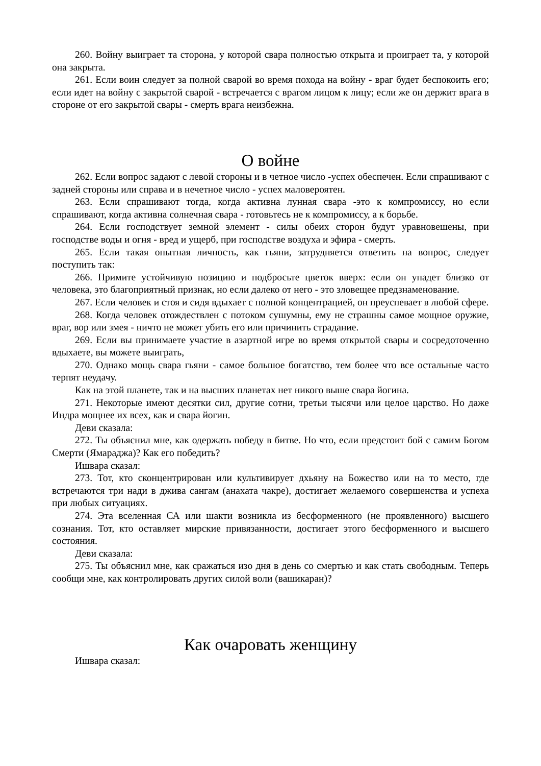260. Войну выиграет та сторона, у которой свара полностью открыта и проиграет та, у которой она закрыта.
261. Если воин следует за полной сварой во время похода на войну - враг будет беспокоить его; если идет на войну с закрытой сварой - встречается с врагом лицом к лицу; если же он держит врага в стороне от его закрытой свары - смерть врага неизбежна.
О войне
262. Если вопрос задают с левой стороны и в четное число -успех обеспечен. Если спрашивают с задней стороны или справа и в нечетное число - успех маловероятен.
263. Если спрашивают тогда, когда активна лунная свара -это к компромиссу, но если спрашивают, когда активна солнечная свара - готовьтесь не к компромиссу, а к борьбе.
264. Если господствует земной элемент - силы обеих сторон будут уравновешены, при господстве воды и огня - вред и ущерб, при господстве воздуха и эфира - смерть.
265. Если такая опытная личность, как гьяни, затрудняется ответить на вопрос, следует поступить так:
266. Примите устойчивую позицию и подбросьте цветок вверх: если он упадет близко от человека, это благоприятный признак, но если далеко от него - это зловещее предзнаменование.
267. Если человек и стоя и сидя вдыхает с полной концентрацией, он преуспевает в любой сфере.
268. Когда человек отождествлен с потоком сушумны, ему не страшны самое мощное оружие, враг, вор или змея - ничто не может убить его или причинить страдание.
269. Если вы принимаете участие в азартной игре во время открытой свары и сосредоточенно вдыхаете, вы можете выиграть,
270. Однако мощь свара гьяни - самое большое богатство, тем более что все остальные часто терпят неудачу.
Как на этой планете, так и на высших планетах нет никого выше свара йогина.
271. Некоторые имеют десятки сил, другие сотни, третьи тысячи или целое царство. Но даже Индра мощнее их всех, как и свара йогин.
Деви сказала:
272. Ты объяснил мне, как одержать победу в битве. Но что, если предстоит бой с самим Богом Смерти (Ямараджа)? Как его победить?
Ишвара сказал:
273. Тот, кто сконцентрирован или культивирует дхьяну на Божество или на то место, где встречаются три нади в джива сангам (анахата чакре), достигает желаемого совершенства и успеха при любых ситуациях.
274. Эта вселенная СА или шакти возникла из бесформенного (не проявленного) высшего сознания. Тот, кто оставляет мирские привязанности, достигает этого бесформенного и высшего состояния.
Деви сказала:
275. Ты объяснил мне, как сражаться изо дня в день со смертью и как стать свободным. Теперь сообщи мне, как контролировать других силой воли (вашикаран)?
Как очаровать женщину
Ишвара сказал: